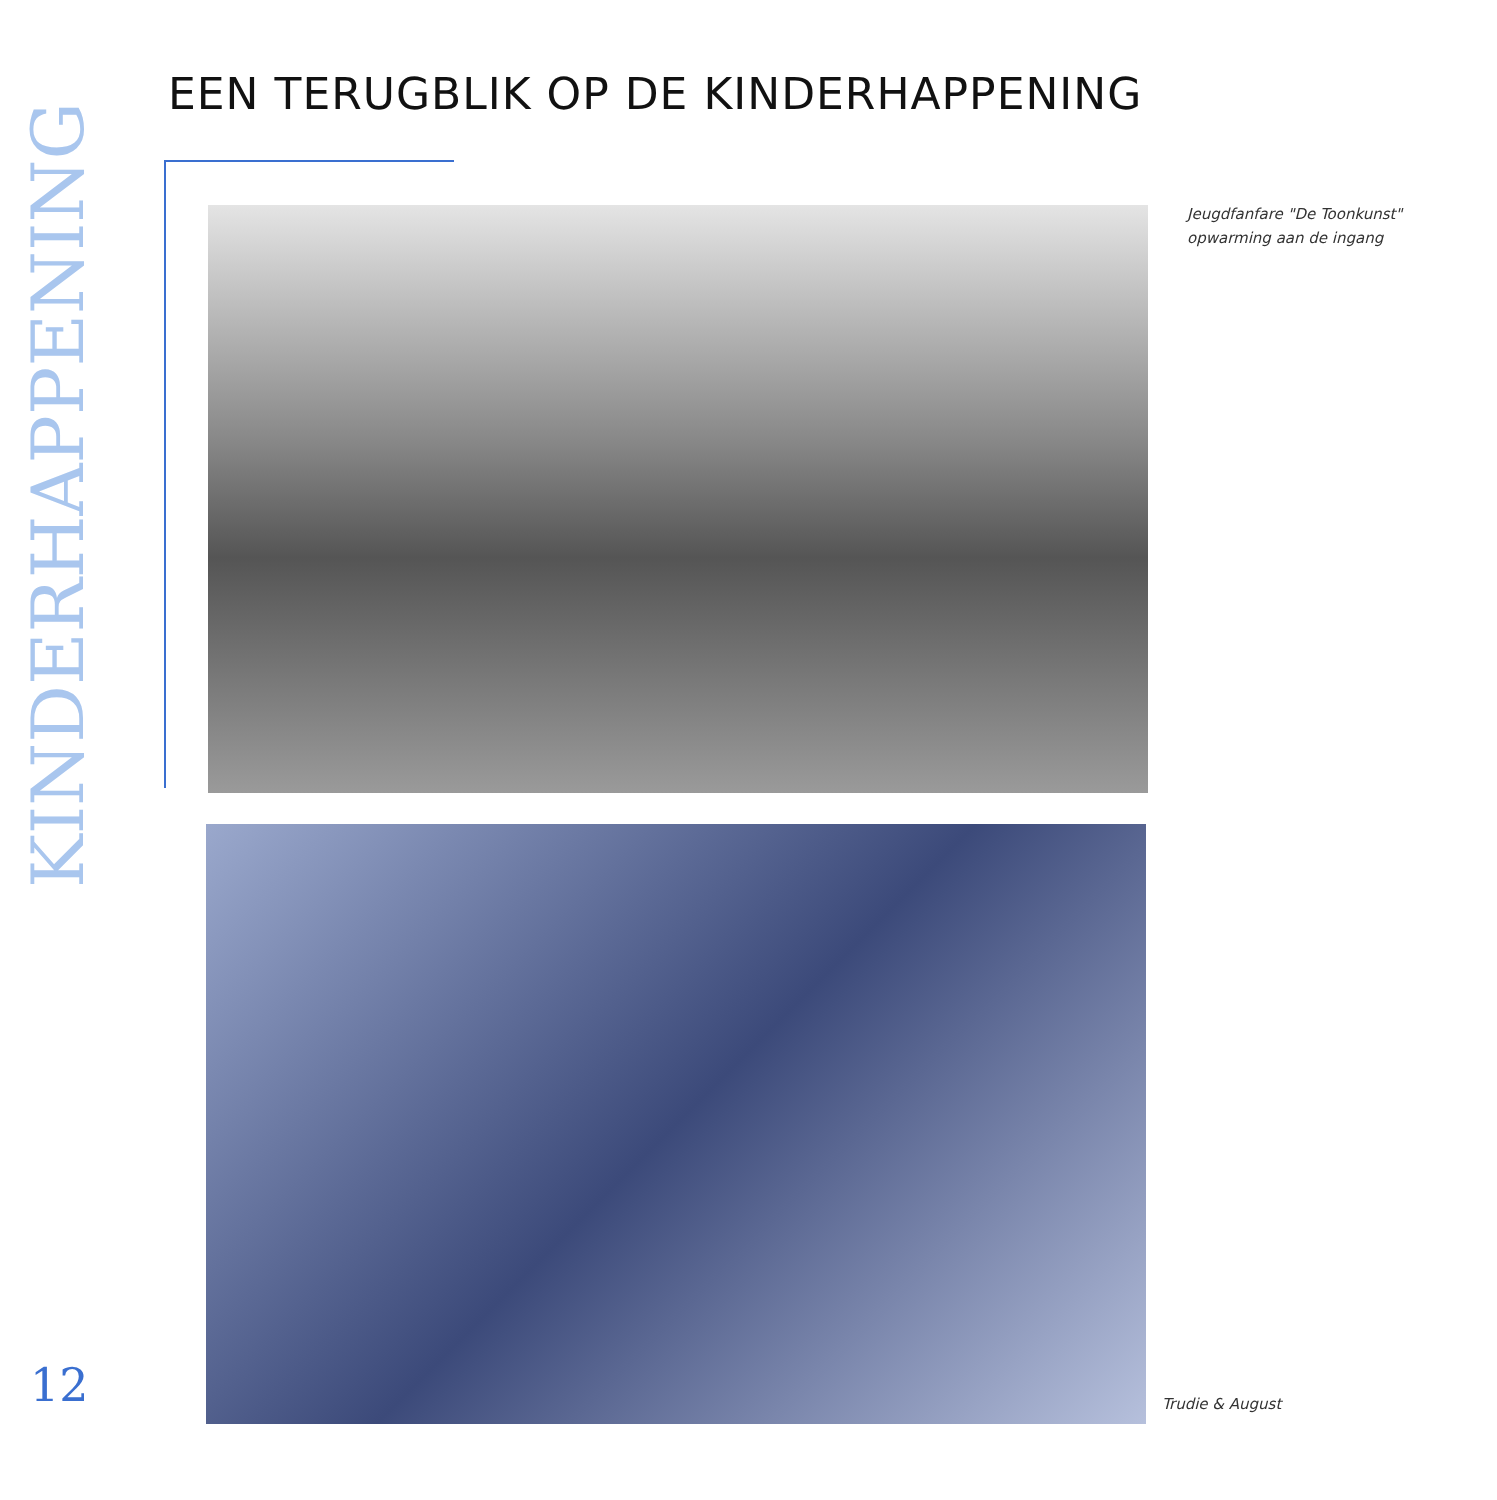EEN TERUGBLIK OP DE KINDERHAPPENING
KINDERHAPPENING
Jeugdfanfare "De Toonkunst"
opwarming aan de ingang
12 Trudie & August